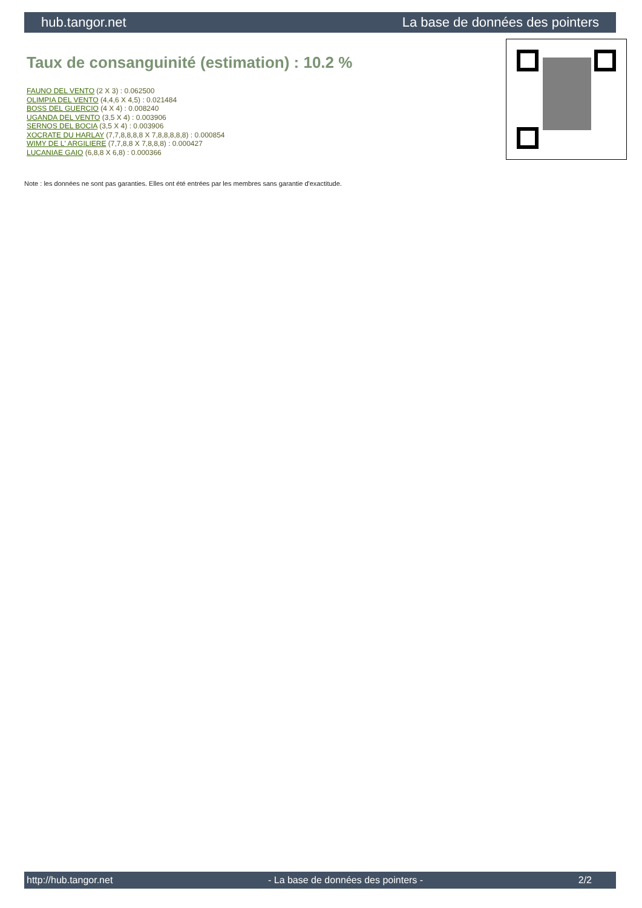hub.tangor.net La base de données des pointers
Taux de consanguinité (estimation) : 10.2 %
FAUNO DEL VENTO (2 X 3) : 0.062500
OLIMPIA DEL VENTO (4,4,6 X 4,5) : 0.021484
BOSS DEL GUERCIO (4 X 4) : 0.008240
UGANDA DEL VENTO (3,5 X 4) : 0.003906
SERNOS DEL BOCIA (3,5 X 4) : 0.003906
XOCRATE DU HARLAY (7,7,8,8,8,8 X 7,8,8,8,8,8) : 0.000854
WIMY DE L' ARGILIERE (7,7,8,8 X 7,8,8,8) : 0.000427
LUCANIAE GAIO (6,8,8 X 6,8) : 0.000366
Note : les données ne sont pas garanties. Elles ont été entrées par les membres sans garantie d'exactitude.
http://hub.tangor.net - La base de données des pointers - 2/2